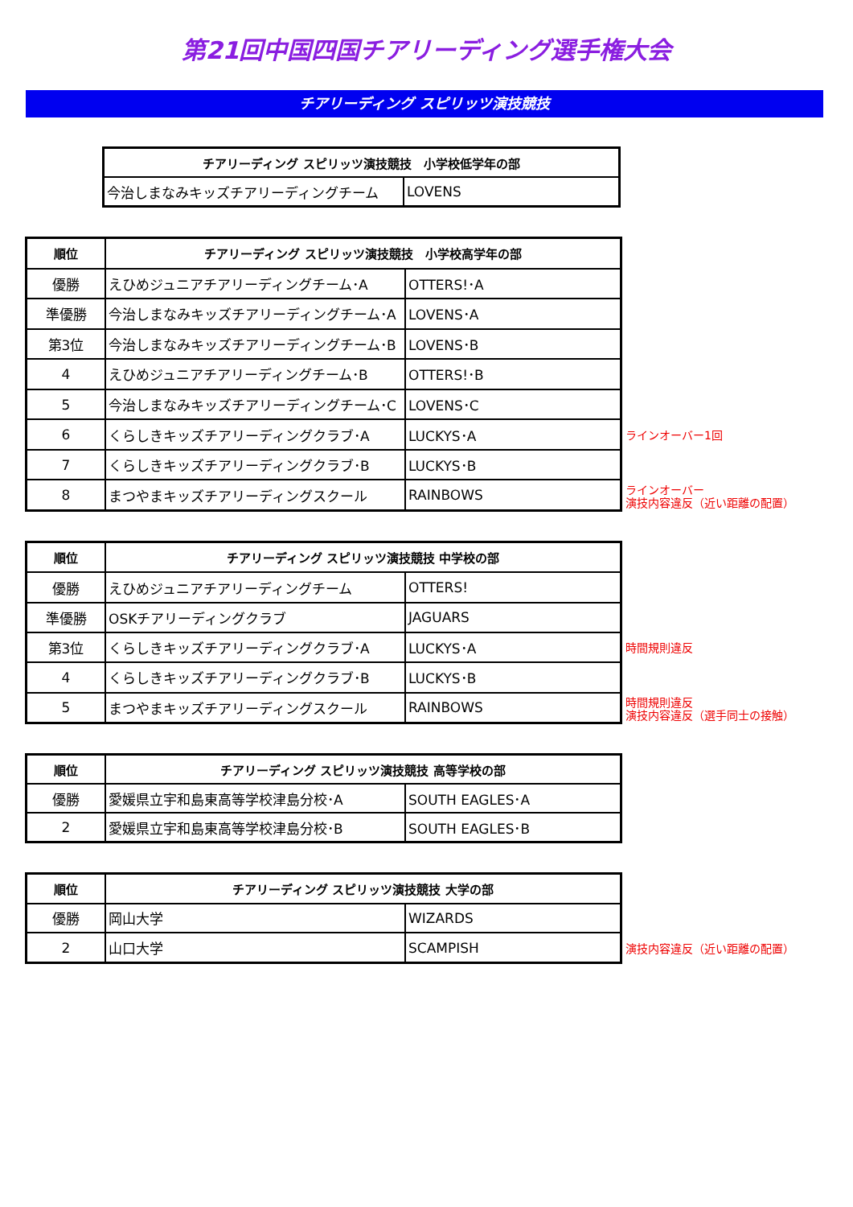第21回中国四国チアリーディング選手権大会
チアリーディング スピリッツ演技競技
| チアリーディング スピリッツ演技競技 小学校低学年の部 | |
| --- | --- |
| 今治しまなみキッズチアリーディングチーム | LOVENS |
| 順位 | チアリーディング スピリッツ演技競技 小学校高学年の部 | |
| --- | --- | --- |
| 優勝 | えひめジュニアチアリーディングチーム･A | OTTERS!･A |
| 準優勝 | 今治しまなみキッズチアリーディングチーム･A | LOVENS･A |
| 第3位 | 今治しまなみキッズチアリーディングチーム･B | LOVENS･B |
| 4 | えひめジュニアチアリーディングチーム･B | OTTERS!･B |
| 5 | 今治しまなみキッズチアリーディングチーム･C | LOVENS･C |
| 6 | くらしきキッズチアリーディングクラブ･A | LUCKYS･A |
| 7 | くらしきキッズチアリーディングクラブ･B | LUCKYS･B |
| 8 | まつやまキッズチアリーディングスクール | RAINBOWS |
ラインオーバー1回
ラインオーバー
演技内容違反（近い距離の配置）
| 順位 | チアリーディング スピリッツ演技競技 中学校の部 | |
| --- | --- | --- |
| 優勝 | えひめジュニアチアリーディングチーム | OTTERS! |
| 準優勝 | OSKチアリーディングクラブ | JAGUARS |
| 第3位 | くらしきキッズチアリーディングクラブ･A | LUCKYS･A |
| 4 | くらしきキッズチアリーディングクラブ･B | LUCKYS･B |
| 5 | まつやまキッズチアリーディングスクール | RAINBOWS |
時間規則違反
時間規則違反
演技内容違反（選手同士の接触）
| 順位 | チアリーディング スピリッツ演技競技 高等学校の部 | |
| --- | --- | --- |
| 優勝 | 愛媛県立宇和島東高等学校津島分校･A | SOUTH EAGLES･A |
| 2 | 愛媛県立宇和島東高等学校津島分校･B | SOUTH EAGLES･B |
| 順位 | チアリーディング スピリッツ演技競技 大学の部 | |
| --- | --- | --- |
| 優勝 | 岡山大学 | WIZARDS |
| 2 | 山口大学 | SCAMPISH |
演技内容違反（近い距離の配置）